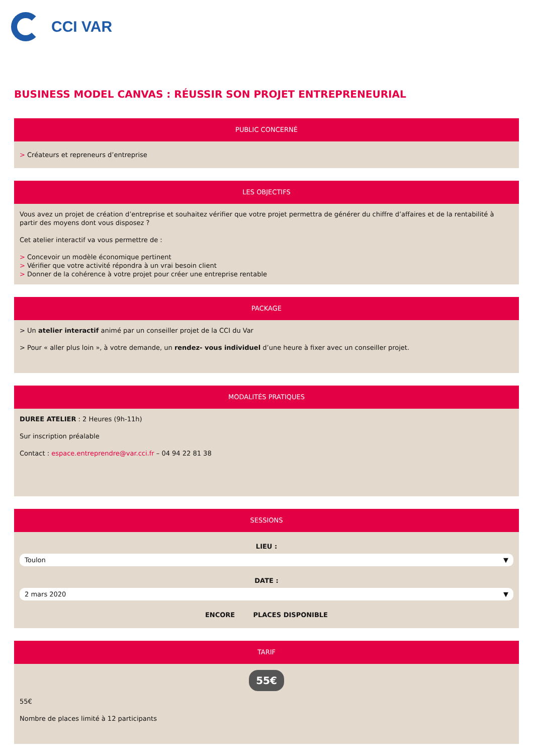CCI VAR
BUSINESS MODEL CANVAS : RÉUSSIR SON PROJET ENTREPRENEURIAL
PUBLIC CONCERNÉ
> Créateurs et repreneurs d’entreprise
LES OBJECTIFS
Vous avez un projet de création d’entreprise et souhaitez vérifier que votre projet permettra de générer du chiffre d’affaires et de la rentabilité à partir des moyens dont vous disposez ?
Cet atelier interactif va vous permettre de :
> Concevoir un modèle économique pertinent
> Vérifier que votre activité répondra à un vrai besoin client
> Donner de la cohérence à votre projet pour créer une entreprise rentable
PACKAGE
> Un atelier interactif animé par un conseiller projet de la CCI du Var
> Pour « aller plus loin », à votre demande, un rendez- vous individuel d’une heure à fixer avec un conseiller projet.
MODALITÉS PRATIQUES
DUREE ATELIER : 2 Heures (9h-11h)
Sur inscription préalable
Contact : espace.entreprendre@var.cci.fr – 04 94 22 81 38
SESSIONS
LIEU :
Toulon ▼
DATE :
2 mars 2020 ▼
ENCORE PLACES DISPONIBLE
TARIF
55€
55€
Nombre de places limité à 12 participants